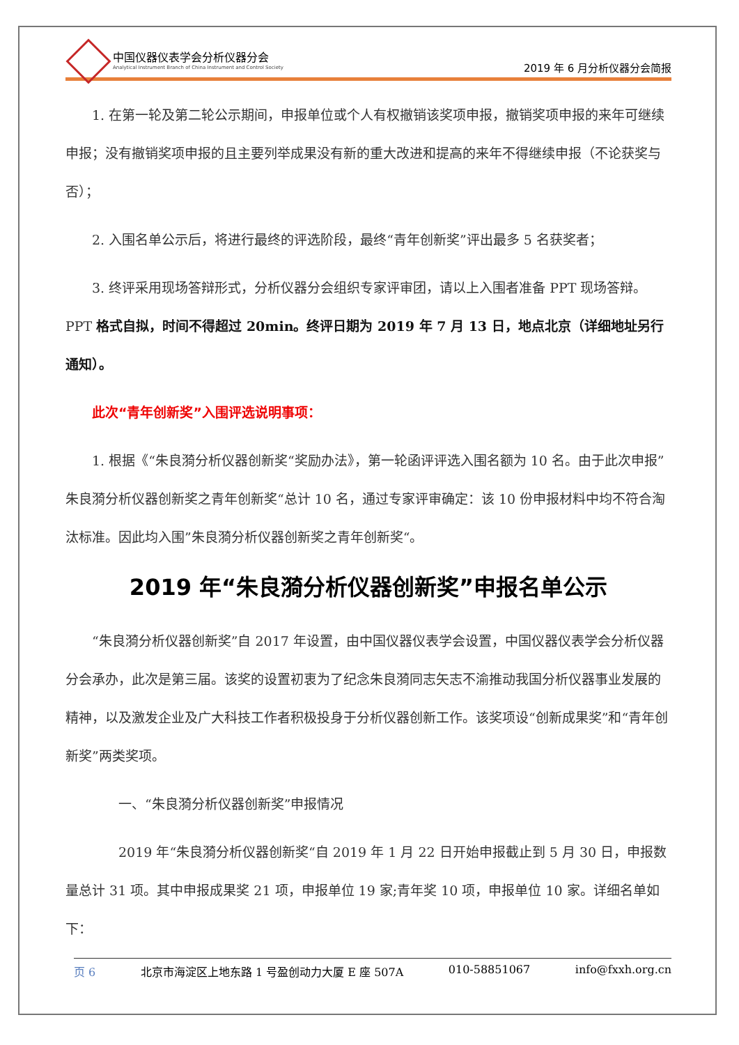中国仪器仪表学会分析仪器分会
Analytical Instrument Branch of China Instrument and Control Society
2019 年 6 月分析仪器分会简报
1. 在第一轮及第二轮公示期间，申报单位或个人有权撤销该奖项申报，撤销奖项申报的来年可继续申报；没有撤销奖项申报的且主要列举成果没有新的重大改进和提高的来年不得继续申报（不论获奖与否）；
2. 入围名单公示后，将进行最终的评选阶段，最终“青年创新奖”评出最多 5 名获奖者；
3. 终评采用现场答辩形式，分析仪器分会组织专家评审团，请以上入围者准备 PPT 现场答辩。PPT 格式自拟，时间不得超过 20min。终评日期为 2019 年 7 月 13 日，地点北京（详细地址另行通知）。
此次“青年创新奖”入围评选说明事项：
1. 根据《“朱良漪分析仪器创新奖“奖励办法》，第一轮函评评选入围名额为 10 名。由于此次申报”朱良漪分析仪器创新奖之青年创新奖“总计 10 名，通过专家评审确定：该 10 份申报材料中均不符合淘汰标准。因此均入围”朱良漪分析仪器创新奖之青年创新奖“。
2019 年“朱良漪分析仪器创新奖”申报名单公示
“朱良漪分析仪器创新奖”自 2017 年设置，由中国仪器仪表学会设置，中国仪器仪表学会分析仪器分会承办，此次是第三届。该奖的设置初衷为了纪念朱良漪同志矢志不渝推动我国分析仪器事业发展的精神，以及激发企业及广大科技工作者积极投身于分析仪器创新工作。该奖项设“创新成果奖”和“青年创新奖”两类奖项。
一、“朱良漪分析仪器创新奖”申报情况
2019 年“朱良漪分析仪器创新奖“自 2019 年 1 月 22 日开始申报截止到 5 月 30 日，申报数量总计 31 项。其中申报成果奖 21 项，申报单位 19 家;青年奖 10 项，申报单位 10 家。详细名单如下：
页 6 北京市海淀区上地东路 1 号盈创动力大厦 E 座 507A 010-58851067 info@fxxh.org.cn